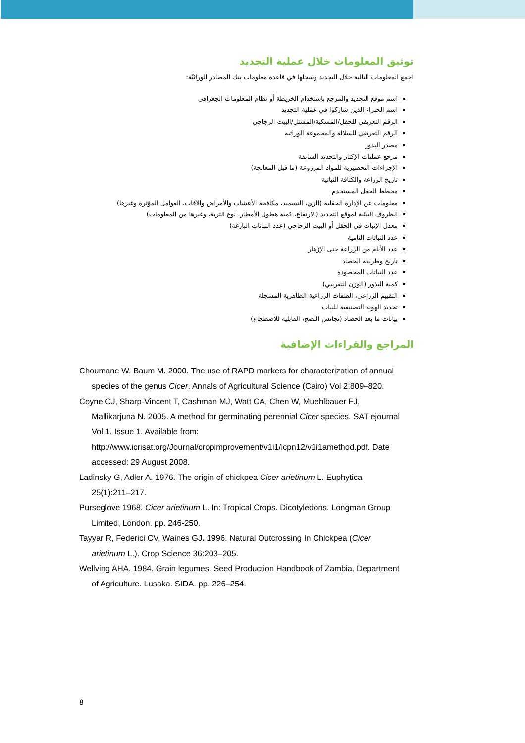توثيق المعلومات خلال عملية التجديد
اجمع المعلومات التالية خلال التجديد وسجلها في قاعدة معلومات بنك المصادر الوراثيّة:
اسم موقع التجديد والمرجع باستخدام الخريطة أو نظام المعلومات الجغرافي
اسم الخبراء الذين شاركوا في عملية التجديد
الرقم التعريفي للحقل/المسكبة/المشتل/البيت الزجاجي
الرقم التعريفي للسلالة والمجموعة الوراثية
مصدر البذور
مرجع عمليات الإكثار والتجديد السابقة
الإجراءات التحضيرية للمواد المزروعة (ما قبل المعالجة)
تاريخ الزراعة والكثافة النباتية
مخطط الحقل المستخدم
معلومات عن الإدارة الحقلية (الري، التسميد، مكافحة الأعشاب والأمراض والآفات، العوامل المؤثرة وغيرها)
الظروف البيئية لموقع التجديد (الارتفاع، كمية هطول الأمطار، نوع التربة، وغيرها من المعلومات)
معدل الإنبات في الحقل أو البيت الزجاجي (عدد النباتات البازغة)
عدد النباتات النامية
عدد الأيام من الزراعة حتى الإزهار
تاريخ وطريقة الحصاد
عدد النباتات المحصودة
كمية البذور (الوزن التقريبي)
التقييم الزراعي، الصفات الزراعية-الظاهرية المسجلة
تحديد الهوية التصنيفية للنبات
بيانات ما بعد الحصاد (تجانس النضج، القابلية للاضطجاع)
المراجع والقراءات الإضافية
Choumane W, Baum M. 2000. The use of RAPD markers for characterization of annual species of the genus Cicer. Annals of Agricultural Science (Cairo) Vol 2:809–820.
Coyne CJ, Sharp-Vincent T, Cashman MJ, Watt CA, Chen W, Muehlbauer FJ, Mallikarjuna N. 2005. A method for germinating perennial Cicer species. SAT ejournal Vol 1, Issue 1. Available from: http://www.icrisat.org/Journal/cropimprovement/v1i1/icpn12/v1i1amethod.pdf. Date accessed: 29 August 2008.
Ladinsky G, Adler A. 1976. The origin of chickpea Cicer arietinum L. Euphytica 25(1):211–217.
Purseglove 1968. Cicer arietinum L. In: Tropical Crops. Dicotyledons. Longman Group Limited, London. pp. 246-250.
Tayyar R, Federici CV, Waines GJ. 1996. Natural Outcrossing In Chickpea (Cicer arietinum L.). Crop Science 36:203–205.
Wellving AHA. 1984. Grain legumes. Seed Production Handbook of Zambia. Department of Agriculture. Lusaka. SIDA. pp. 226–254.
8